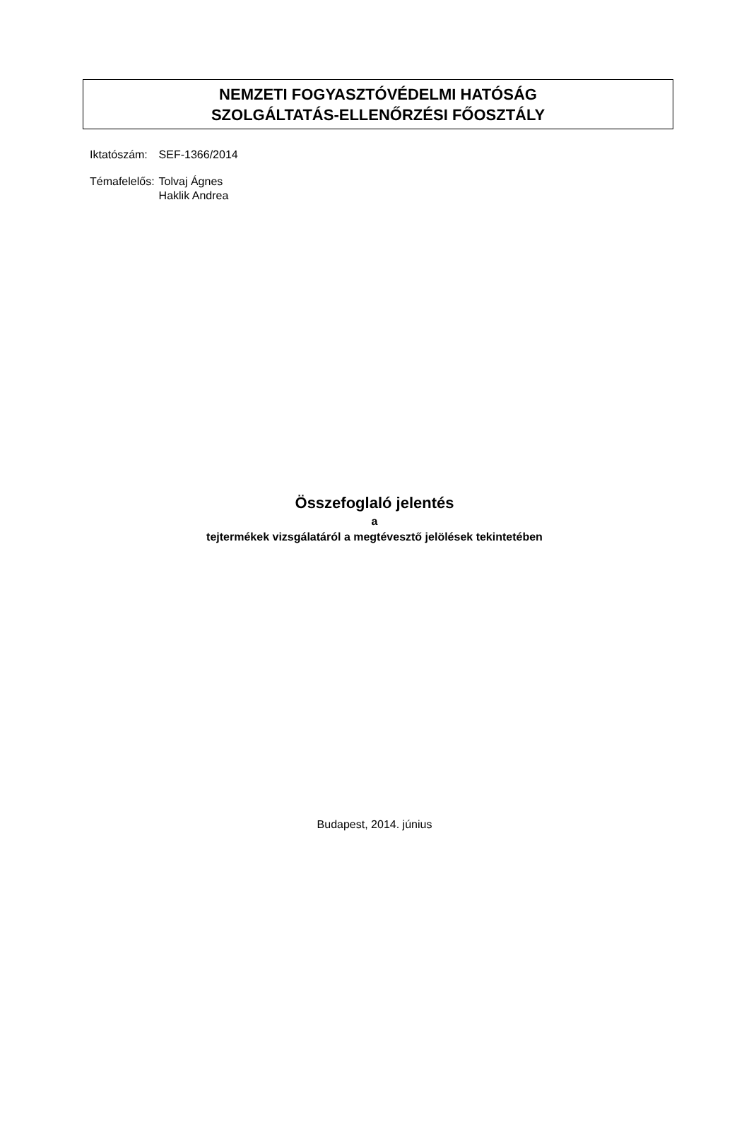NEMZETI FOGYASZTÓVÉDELMI HATÓSÁG
SZOLGÁLTATÁS-ELLENŐRZÉSI FŐOSZTÁLY
| Iktatószám: | SEF-1366/2014 |
| Témafelelős: | Tolvaj Ágnes Haklik Andrea |
Összefoglaló jelentés
a
tejtermékek vizsgálatáról a megtévesztő jelölések tekintetében
Budapest, 2014. június